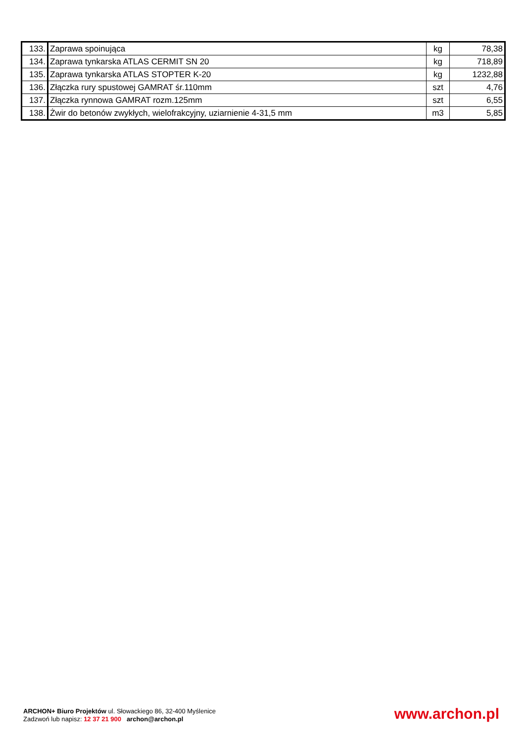| 133. | Zaprawa spoinująca | kg | 78,38 |
| 134. | Zaprawa tynkarska ATLAS CERMIT SN 20 | kg | 718,89 |
| 135. | Zaprawa tynkarska ATLAS STOPTER K-20 | kg | 1232,88 |
| 136. | Złączka rury spustowej GAMRAT śr.110mm | szt | 4,76 |
| 137. | Złączka rynnowa GAMRAT rozm.125mm | szt | 6,55 |
| 138. | Żwir do betonów zwykłych, wielofrakcyjny, uziarnienie 4-31,5 mm | m3 | 5,85 |
ARCHON+ Biuro Projektów ul. Słowackiego 86, 32-400 Myślenice
Zadzwoń lub napisz: 12 37 21 900 archon@archon.pl
www.archon.pl